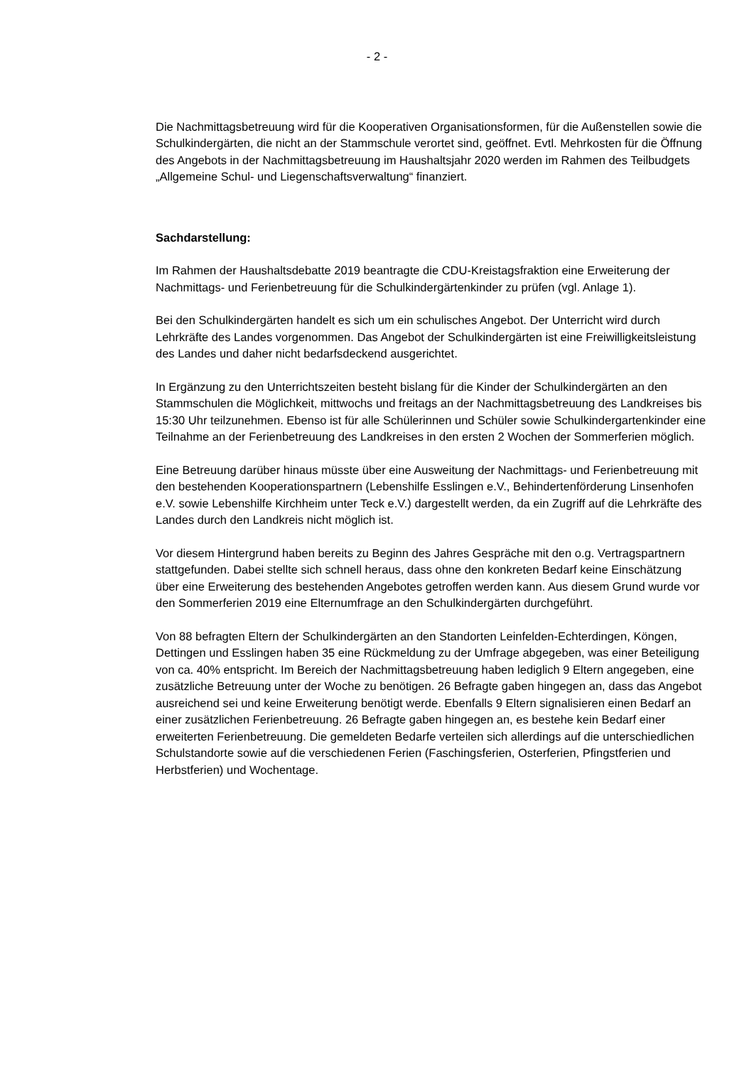- 2 -
Die Nachmittagsbetreuung wird für die Kooperativen Organisationsformen, für die Außenstellen sowie die Schulkindergärten, die nicht an der Stammschule verortet sind, geöffnet. Evtl. Mehrkosten für die Öffnung des Angebots in der Nachmittagsbetreuung im Haushaltsjahr 2020 werden im Rahmen des Teilbudgets „Allgemeine Schul- und Liegenschaftsverwaltung“ finanziert.
Sachdarstellung:
Im Rahmen der Haushaltsdebatte 2019 beantragte die CDU-Kreistagsfraktion eine Erweiterung der Nachmittags- und Ferienbetreuung für die Schulkindergärtenkinder zu prüfen (vgl. Anlage 1).
Bei den Schulkindergärten handelt es sich um ein schulisches Angebot. Der Unterricht wird durch Lehrkräfte des Landes vorgenommen. Das Angebot der Schulkindergärten ist eine Freiwilligkeitsleistung des Landes und daher nicht bedarfsdeckend ausgerichtet.
In Ergänzung zu den Unterrichtszeiten besteht bislang für die Kinder der Schulkindergärten an den Stammschulen die Möglichkeit, mittwochs und freitags an der Nachmittagsbetreuung des Landkreises bis 15:30 Uhr teilzunehmen. Ebenso ist für alle Schülerinnen und Schüler sowie Schulkindergartenkinder eine Teilnahme an der Ferienbetreuung des Landkreises in den ersten 2 Wochen der Sommerferien möglich.
Eine Betreuung darüber hinaus müsste über eine Ausweitung der Nachmittags- und Ferienbetreuung mit den bestehenden Kooperationspartnern (Lebenshilfe Esslingen e.V., Behindertenförderung Linsenhofen e.V. sowie Lebenshilfe Kirchheim unter Teck e.V.) dargestellt werden, da ein Zugriff auf die Lehrkräfte des Landes durch den Landkreis nicht möglich ist.
Vor diesem Hintergrund haben bereits zu Beginn des Jahres Gespräche mit den o.g. Vertragspartnern stattgefunden. Dabei stellte sich schnell heraus, dass ohne den konkreten Bedarf keine Einschätzung über eine Erweiterung des bestehenden Angebotes getroffen werden kann. Aus diesem Grund wurde vor den Sommerferien 2019 eine Elternumfrage an den Schulkindergärten durchgeführt.
Von 88 befragten Eltern der Schulkindergärten an den Standorten Leinfelden-Echterdingen, Köngen, Dettingen und Esslingen haben 35 eine Rückmeldung zu der Umfrage abgegeben, was einer Beteiligung von ca. 40% entspricht. Im Bereich der Nachmittagsbetreuung haben lediglich 9 Eltern angegeben, eine zusätzliche Betreuung unter der Woche zu benötigen. 26 Befragte gaben hingegen an, dass das Angebot ausreichend sei und keine Erweiterung benötigt werde. Ebenfalls 9 Eltern signalisieren einen Bedarf an einer zusätzlichen Ferienbetreuung. 26 Befragte gaben hingegen an, es bestehe kein Bedarf einer erweiterten Ferienbetreuung. Die gemeldeten Bedarfe verteilen sich allerdings auf die unterschiedlichen Schulstandorte sowie auf die verschiedenen Ferien (Faschingsferien, Osterferien, Pfingstferien und Herbstferien) und Wochentage.